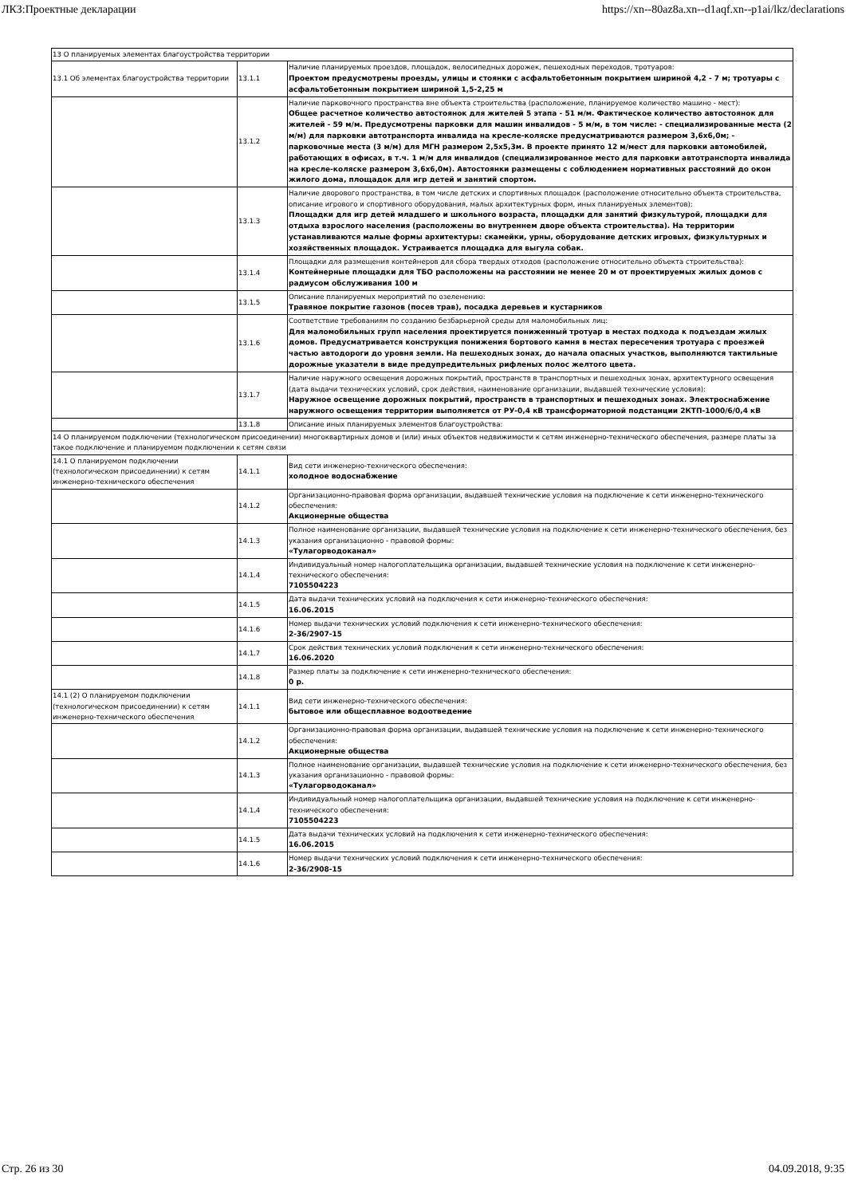ЛКЗ:Проектные декларации https://xn--80az8a.xn--d1aqf.xn--p1ai/lkz/declarations
| 13 О планируемых элементах благоустройства территории | | |
| 13.1 Об элементах благоустройства территории | 13.1.1 | Наличие планируемых проездов, площадок, велосипедных дорожек, пешеходных переходов, тротуаров: Проектом предусмотрены проезды, улицы и стоянки с асфальтобетонным покрытием шириной 4,2 - 7 м; тротуары с асфальтобетонным покрытием шириной 1,5-2,25 м |
| | 13.1.2 | Наличие парковочного пространства вне объекта строительства (расположение, планируемое количество машино - мест): Общее расчетное количество автостоянок для жителей 5 этапа - 51 м/м. Фактическое количество автостоянок для жителей - 59 м/м. Предусмотрены парковки для машин инвалидов - 5 м/м, в том числе: - специализированные места (2 м/м) для парковки автотранспорта инвалида на кресле-коляске предусматриваются размером 3,6х6,0м; - парковочные места (3 м/м) для МГН размером 2,5х5,3м. В проекте принято 12 м/мест для парковки автомобилей, работающих в офисах, в т.ч. 1 м/м для инвалидов (специализированное место для парковки автотранспорта инвалида на кресле-коляске размером 3,6х6,0м). Автостоянки размещены с соблюдением нормативных расстояний до окон жилого дома, площадок для игр детей и занятий спортом. |
| | 13.1.3 | Наличие дворового пространства, в том числе детских и спортивных площадок (расположение относительно объекта строительства, описание игрового и спортивного оборудования, малых архитектурных форм, иных планируемых элементов): Площадки для игр детей младшего и школьного возраста, площадки для занятий физкультурой, площадки для отдыха взрослого населения (расположены во внутреннем дворе объекта строительства). На территории устанавливаются малые формы архитектуры: скамейки, урны, оборудование детских игровых, физкультурных и хозяйственных площадок. Устраивается площадка для выгула собак. |
| | 13.1.4 | Площадки для размещения контейнеров для сбора твердых отходов (расположение относительно объекта строительства): Контейнерные площадки для ТБО расположены на расстоянии не менее 20 м от проектируемых жилых домов с радиусом обслуживания 100 м |
| | 13.1.5 | Описание планируемых мероприятий по озеленению: Травяное покрытие газонов (посев трав), посадка деревьев и кустарников |
| | 13.1.6 | Соответствие требованиям по созданию безбарьерной среды для маломобильных лиц: Для маломобильных групп населения проектируется пониженный тротуар в местах подхода к подъездам жилых домов. Предусматривается конструкция понижения бортового камня в местах пересечения тротуара с проезжей частью автодороги до уровня земли. На пешеходных зонах, до начала опасных участков, выполняются тактильные дорожные указатели в виде предупредительных рифленых полос желтого цвета. |
| | 13.1.7 | Наличие наружного освещения дорожных покрытий, пространств в транспортных и пешеходных зонах, архитектурного освещения (дата выдачи технических условий, срок действия, наименование организации, выдавшей технические условия): Наружное освещение дорожных покрытий, пространств в транспортных и пешеходных зонах. Электроснабжение наружного освещения территории выполняется от РУ-0,4 кВ трансформаторной подстанции 2КТП-1000/6/0,4 кВ |
| | 13.1.8 | Описание иных планируемых элементов благоустройства: |
| 14 О планируемом подключении (технологическом присоединении) многоквартирных домов и (или) иных объектов недвижимости к сетям инженерно-технического обеспечения, размере платы за такое подключение и планируемом подключении к сетям связи | | |
| 14.1 О планируемом подключении (технологическом присоединении) к сетям инженерно-технического обеспечения | 14.1.1 | Вид сети инженерно-технического обеспечения: холодное водоснабжение |
| | 14.1.2 | Организационно-правовая форма организации, выдавшей технические условия на подключение к сети инженерно-технического обеспечения: Акционерные общества |
| | 14.1.3 | Полное наименование организации, выдавшей технические условия на подключение к сети инженерно-технического обеспечения, без указания организационно - правовой формы: «Тулагорводоканал» |
| | 14.1.4 | Индивидуальный номер налогоплательщика организации, выдавшей технические условия на подключение к сети инженерно-технического обеспечения: 7105504223 |
| | 14.1.5 | Дата выдачи технических условий на подключения к сети инженерно-технического обеспечения: 16.06.2015 |
| | 14.1.6 | Номер выдачи технических условий подключения к сети инженерно-технического обеспечения: 2-36/2907-15 |
| | 14.1.7 | Срок действия технических условий подключения к сети инженерно-технического обеспечения: 16.06.2020 |
| | 14.1.8 | Размер платы за подключение к сети инженерно-технического обеспечения: 0 р. |
| 14.1 (2) О планируемом подключении (технологическом присоединении) к сетям инженерно-технического обеспечения | 14.1.1 | Вид сети инженерно-технического обеспечения: бытовое или общесплавное водоотведение |
| | 14.1.2 | Организационно-правовая форма организации, выдавшей технические условия на подключение к сети инженерно-технического обеспечения: Акционерные общества |
| | 14.1.3 | Полное наименование организации, выдавшей технические условия на подключение к сети инженерно-технического обеспечения, без указания организационно - правовой формы: «Тулагорводоканал» |
| | 14.1.4 | Индивидуальный номер налогоплательщика организации, выдавшей технические условия на подключение к сети инженерно-технического обеспечения: 7105504223 |
| | 14.1.5 | Дата выдачи технических условий на подключения к сети инженерно-технического обеспечения: 16.06.2015 |
| | 14.1.6 | Номер выдачи технических условий подключения к сети инженерно-технического обеспечения: 2-36/2908-15 |
Стр. 26 из 30 04.09.2018, 9:35